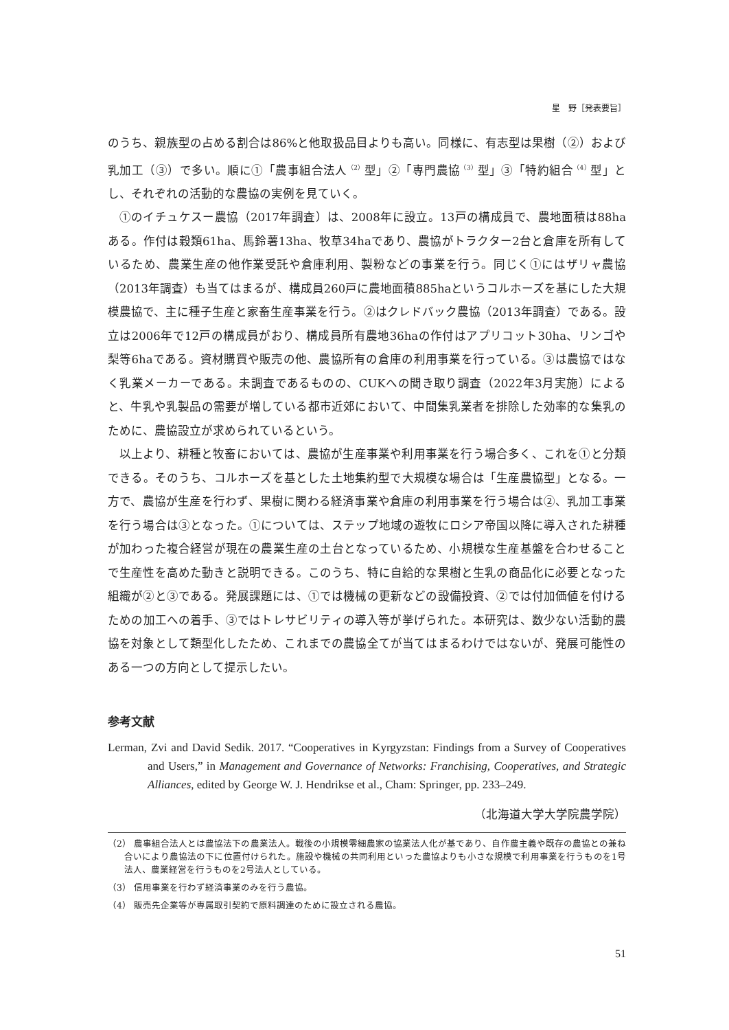星　野［発表要旨］
のうち、親族型の占める割合は86%と他取扱品目よりも高い。同様に、有志型は果樹（②）および乳加工（③）で多い。順に①「農事組合法人<sup>（2）</sup>型」②「専門農協<sup>（3）</sup>型」③「特約組合<sup>（4）</sup>型」とし、それぞれの活動的な農協の実例を見ていく。
①のイチュケスー農協（2017年調査）は、2008年に設立。13戸の構成員で、農地面積は88haある。作付は穀類61ha、馬鈴薯13ha、牧草34haであり、農協がトラクター2台と倉庫を所有しているため、農業生産の他作業受託や倉庫利用、製粉などの事業を行う。同じく①にはザリャ農協（2013年調査）も当てはまるが、構成員260戸に農地面積885haというコルホーズを基にした大規模農協で、主に種子生産と家畜生産事業を行う。②はクレドバック農協（2013年調査）である。設立は2006年で12戸の構成員がおり、構成員所有農地36haの作付はアプリコット30ha、リンゴや梨等6haである。資材購買や販売の他、農協所有の倉庫の利用事業を行っている。③は農協ではなく乳業メーカーである。未調査であるものの、CUKへの聞き取り調査（2022年3月実施）によると、牛乳や乳製品の需要が増している都市近郊において、中間集乳業者を排除した効率的な集乳のために、農協設立が求められているという。
以上より、耕種と牧畜においては、農協が生産事業や利用事業を行う場合多く、これを①と分類できる。そのうち、コルホーズを基とした土地集約型で大規模な場合は「生産農協型」となる。一方で、農協が生産を行わず、果樹に関わる経済事業や倉庫の利用事業を行う場合は②、乳加工事業を行う場合は③となった。①については、ステップ地域の遊牧にロシア帝国以降に導入された耕種が加わった複合経営が現在の農業生産の土台となっているため、小規模な生産基盤を合わせることで生産性を高めた動きと説明できる。このうち、特に自給的な果樹と生乳の商品化に必要となった組織が②と③である。発展課題には、①では機械の更新などの設備投資、②では付加価値を付けるための加工への着手、③ではトレサビリティの導入等が挙げられた。本研究は、数少ない活動的農協を対象として類型化したため、これまでの農協全てが当てはまるわけではないが、発展可能性のある一つの方向として提示したい。
参考文献
Lerman, Zvi and David Sedik. 2017. “Cooperatives in Kyrgyzstan: Findings from a Survey of Cooperatives and Users,” in Management and Governance of Networks: Franchising, Cooperatives, and Strategic Alliances, edited by George W. J. Hendrikse et al., Cham: Springer, pp. 233–249.
（北海道大学大学院農学院）
（2） 農事組合法人とは農協法下の農業法人。戦後の小規模零細農家の協業法人化が基であり、自作農主義や既存の農協との兼ね合いにより農協法の下に位置付けられた。施設や機械の共同利用といった農協よりも小さな規模で利用事業を行うものを1号法人、農業経営を行うものを2号法人としている。
（3） 信用事業を行わず経済事業のみを行う農協。
（4） 販売先企業等が専属取引契約で原料調達のために設立される農協。
51